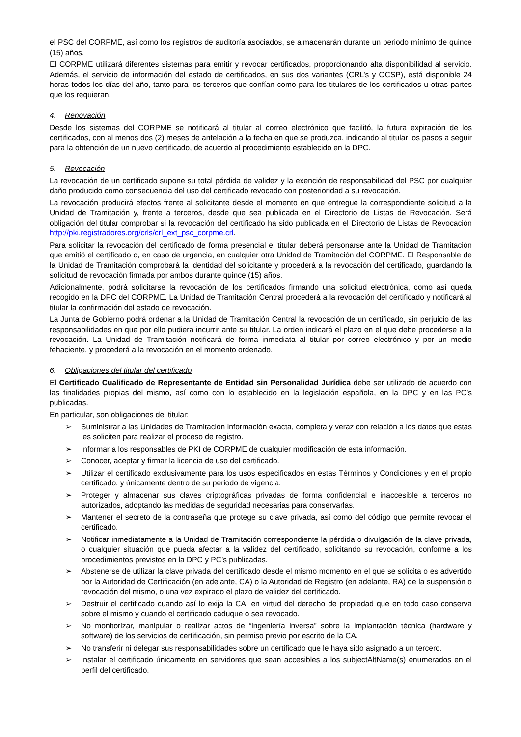el PSC del CORPME, así como los registros de auditoría asociados, se almacenarán durante un periodo mínimo de quince (15) años.
El CORPME utilizará diferentes sistemas para emitir y revocar certificados, proporcionando alta disponibilidad al servicio. Además, el servicio de información del estado de certificados, en sus dos variantes (CRL’s y OCSP), está disponible 24 horas todos los días del año, tanto para los terceros que confían como para los titulares de los certificados u otras partes que los requieran.
4. Renovación
Desde los sistemas del CORPME se notificará al titular al correo electrónico que facilitó, la futura expiración de los certificados, con al menos dos (2) meses de antelación a la fecha en que se produzca, indicando al titular los pasos a seguir para la obtención de un nuevo certificado, de acuerdo al procedimiento establecido en la DPC.
5. Revocación
La revocación de un certificado supone su total pérdida de validez y la exención de responsabilidad del PSC por cualquier daño producido como consecuencia del uso del certificado revocado con posterioridad a su revocación.
La revocación producirá efectos frente al solicitante desde el momento en que entregue la correspondiente solicitud a la Unidad de Tramitación y, frente a terceros, desde que sea publicada en el Directorio de Listas de Revocación. Será obligación del titular comprobar si la revocación del certificado ha sido publicada en el Directorio de Listas de Revocación http://pki.registradores.org/crls/crl_ext_psc_corpme.crl.
Para solicitar la revocación del certificado de forma presencial el titular deberá personarse ante la Unidad de Tramitación que emitió el certificado o, en caso de urgencia, en cualquier otra Unidad de Tramitación del CORPME. El Responsable de la Unidad de Tramitación comprobará la identidad del solicitante y procederá a la revocación del certificado, guardando la solicitud de revocación firmada por ambos durante quince (15) años.
Adicionalmente, podrá solicitarse la revocación de los certificados firmando una solicitud electrónica, como así queda recogido en la DPC del CORPME. La Unidad de Tramitación Central procederá a la revocación del certificado y notificará al titular la confirmación del estado de revocación.
La Junta de Gobierno podrá ordenar a la Unidad de Tramitación Central la revocación de un certificado, sin perjuicio de las responsabilidades en que por ello pudiera incurrir ante su titular. La orden indicará el plazo en el que debe procederse a la revocación. La Unidad de Tramitación notificará de forma inmediata al titular por correo electrónico y por un medio fehaciente, y procederá a la revocación en el momento ordenado.
6. Obligaciones del titular del certificado
El Certificado Cualificado de Representante de Entidad sin Personalidad Jurídica debe ser utilizado de acuerdo con las finalidades propias del mismo, así como con lo establecido en la legislación española, en la DPC y en las PC’s publicadas.
En particular, son obligaciones del titular:
➢ Suministrar a las Unidades de Tramitación información exacta, completa y veraz con relación a los datos que estas les soliciten para realizar el proceso de registro.
➢ Informar a los responsables de PKI de CORPME de cualquier modificación de esta información.
➢ Conocer, aceptar y firmar la licencia de uso del certificado.
➢ Utilizar el certificado exclusivamente para los usos especificados en estas Términos y Condiciones y en el propio certificado, y únicamente dentro de su periodo de vigencia.
➢ Proteger y almacenar sus claves criptográficas privadas de forma confidencial e inaccesible a terceros no autorizados, adoptando las medidas de seguridad necesarias para conservarlas.
➢ Mantener el secreto de la contraseña que protege su clave privada, así como del código que permite revocar el certificado.
➢ Notificar inmediatamente a la Unidad de Tramitación correspondiente la pérdida o divulgación de la clave privada, o cualquier situación que pueda afectar a la validez del certificado, solicitando su revocación, conforme a los procedimientos previstos en la DPC y PC’s publicadas.
➢ Abstenerse de utilizar la clave privada del certificado desde el mismo momento en el que se solicita o es advertido por la Autoridad de Certificación (en adelante, CA) o la Autoridad de Registro (en adelante, RA) de la suspensión o revocación del mismo, o una vez expirado el plazo de validez del certificado.
➢ Destruir el certificado cuando así lo exija la CA, en virtud del derecho de propiedad que en todo caso conserva sobre el mismo y cuando el certificado caduque o sea revocado.
➢ No monitorizar, manipular o realizar actos de “ingeniería inversa” sobre la implantación técnica (hardware y software) de los servicios de certificación, sin permiso previo por escrito de la CA.
➢ No transferir ni delegar sus responsabilidades sobre un certificado que le haya sido asignado a un tercero.
➢ Instalar el certificado únicamente en servidores que sean accesibles a los subjectAltName(s) enumerados en el perfil del certificado.